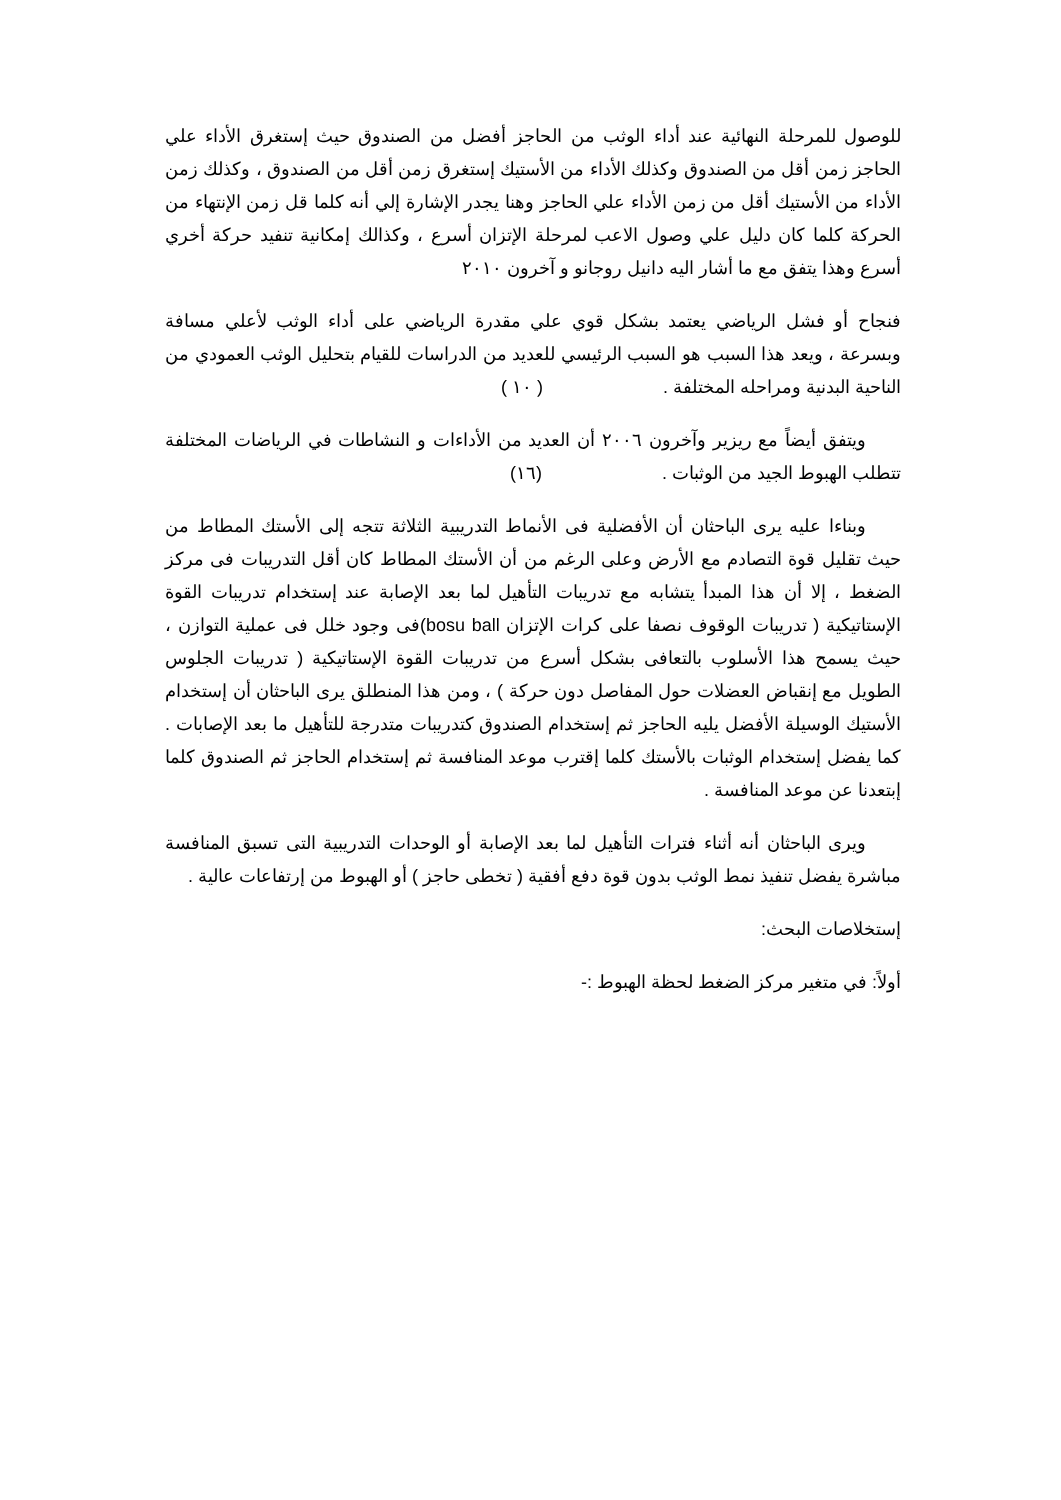للوصول للمرحلة النهائية عند أداء الوثب من الحاجز أفضل من الصندوق حيث إستغرق الأداء علي الحاجز زمن أقل من الصندوق وكذلك الأداء من الأستيك إستغرق زمن أقل من الصندوق ، وكذلك زمن الأداء من الأستيك أقل من زمن الأداء علي الحاجز وهنا يجدر الإشارة إلي أنه كلما قل زمن الإنتهاء من الحركة كلما كان دليل علي وصول الاعب لمرحلة الإتزان أسرع ، وكذالك إمكانية تنفيد حركة أخري أسرع وهذا يتفق مع ما أشار اليه دانيل روجانو و آخرون ٢٠١٠
فنجاح أو فشل الرياضي يعتمد بشكل قوي علي مقدرة الرياضي على أداء الوثب لأعلي مسافة وبسرعة ، ويعد هذا السبب هو السبب الرئيسي للعديد من الدراسات للقيام بتحليل الوثب العمودي من الناحية البدنية ومراحله المختلفة . ( ١٠ )
ويتفق أيضاً مع ريزير وآخرون ٢٠٠٦ أن العديد من الأداءات و النشاطات في الرياضات المختلفة تتطلب الهبوط الجيد من الوثبات . (١٦)
وبناءا عليه يرى الباحثان أن الأفضلية فى الأنماط التدريبية الثلاثة تتجه إلى الأستك المطاط من حيث تقليل قوة التصادم مع الأرض وعلى الرغم من أن الأستك المطاط كان أقل التدريبات فى مركز الضغط ، إلا أن هذا المبدأ يتشابه مع تدريبات التأهيل لما بعد الإصابة عند إستخدام تدريبات القوة الإستاتيكية ( تدريبات الوقوف نصفا على كرات الإتزان bosu ball)فى وجود خلل فى عملية التوازن ، حيث يسمح هذا الأسلوب بالتعافى بشكل أسرع من تدريبات القوة الإستاتيكية ( تدريبات الجلوس الطويل مع إنقباض العضلات حول المفاصل دون حركة ) ، ومن هذا المنطلق يرى الباحثان أن إستخدام الأستيك الوسيلة الأفضل يليه الحاجز ثم إستخدام الصندوق كتدريبات متدرجة للتأهيل ما بعد الإصابات . كما يفضل إستخدام الوثبات بالأستك كلما إقترب موعد المنافسة ثم إستخدام الحاجز ثم الصندوق كلما إبتعدنا عن موعد المنافسة .
ويرى الباحثان أنه أثناء فترات التأهيل لما بعد الإصابة أو الوحدات التدريبية التى تسبق المنافسة مباشرة يفضل تنفيذ نمط الوثب بدون قوة دفع أفقية ( تخطى حاجز ) أو الهبوط من إرتفاعات عالية .
إستخلاصات البحث:
أولاً: في متغير مركز الضغط لحظة الهبوط :-